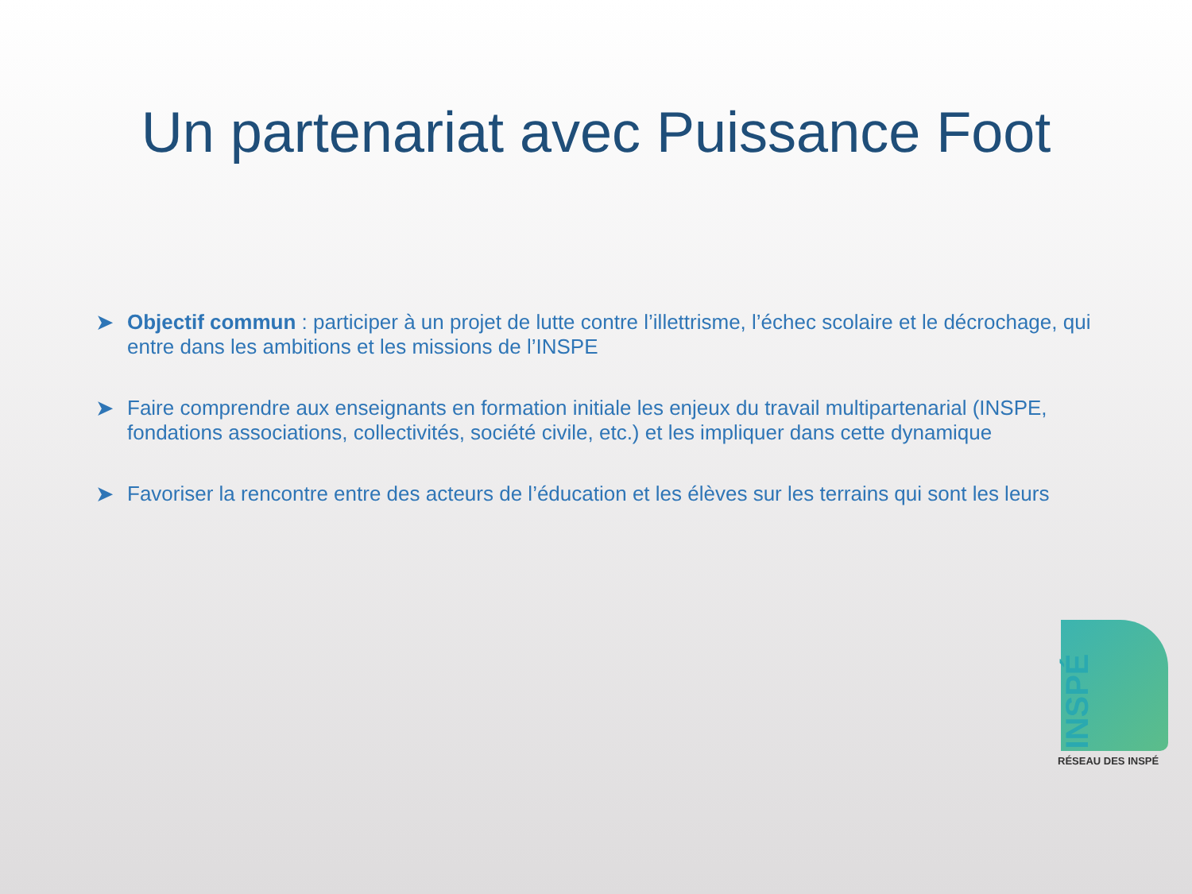Un partenariat avec Puissance Foot
➤ Objectif commun : participer à un projet de lutte contre l’illettrisme, l’échec scolaire et le décrochage, qui entre dans les ambitions et les missions de l’INSPE
➤ Faire comprendre aux enseignants en formation initiale les enjeux du travail multipartenarial (INSPE, fondations associations, collectivités, société civile, etc.) et les impliquer dans cette dynamique
➤ Favoriser la rencontre entre des acteurs de l’éducation et les élèves sur les terrains qui sont les leurs
INSPÉ
RÉSEAU DES INSPÉ